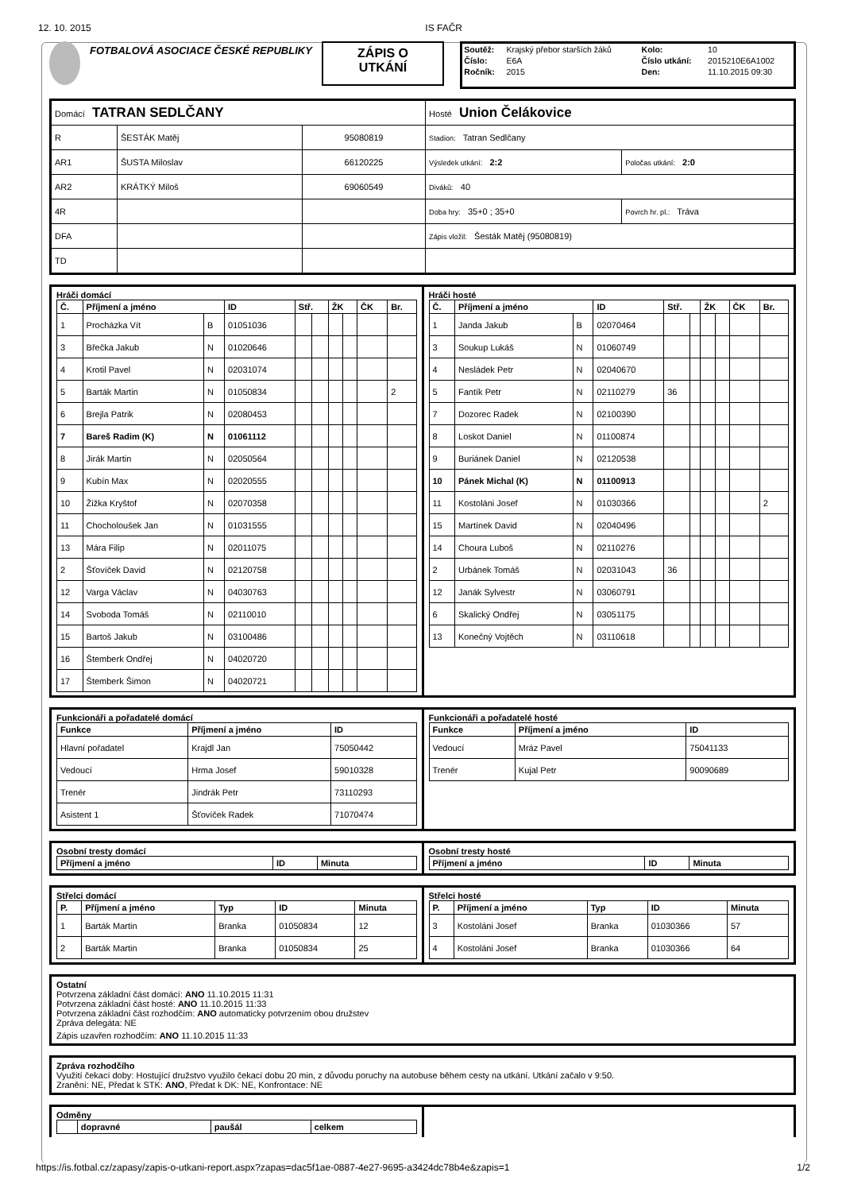12. 10. 2015 IS FAČR
FOTBALOVÁ ASOCIACE ČESKÉ REPUBLIKY
ZÁPIS O
UTKÁNÍ
| Soutěž: | Krajský přebor starších žáků | Kolo: | 10 |
| Číslo: | E6A | Číslo utkání: | 2015210E6A1002 |
| Ročník: | 2015 | Den: | 11.10.2015 09:30 |
| Domácí TATRAN SEDLČANY | | | Hosté Union Čelákovice | |
| R | ŠESTÁK Matěj | 95080819 | Stadion: Tatran Sedlčany | |
| AR1 | ŠUSTA Miloslav | 66120225 | Výsledek utkání: 2:2 | Poločas utkání: 2:0 |
| AR2 | KRÁTKÝ Miloš | 69060549 | Diváků: 40 | |
| 4R | | | Doba hry: 35+0 ; 35+0 | Povrch hr. pl.: Tráva |
| DFA | | | Zápis vložil: Šesták Matěj (95080819) | |
| TD | | | | |
Hráči domácí
| Č. | Příjmení a jméno | | ID | Stř. | | ŽK | | ČK | Br. |
| --- | --- | --- | --- | --- | --- | --- | --- | --- | --- |
| 1 | Procházka Vít | B | 01051036 | | | | | | |
| 3 | Břečka Jakub | N | 01020646 | | | | | | |
| 4 | Krotil Pavel | N | 02031074 | | | | | | |
| 5 | Barták Martin | N | 01050834 | | | | | | 2 |
| 6 | Brejla Patrik | N | 02080453 | | | | | | |
| 7 | Bareš Radim (K) | N | 01061112 | | | | | | |
| 8 | Jirák Martin | N | 02050564 | | | | | | |
| 9 | Kubín Max | N | 02020555 | | | | | | |
| 10 | Žižka Kryštof | N | 02070358 | | | | | | |
| 11 | Chocholoušek Jan | N | 01031555 | | | | | | |
| 13 | Mára Filip | N | 02011075 | | | | | | |
| 2 | Šťovíček David | N | 02120758 | | | | | | |
| 12 | Varga Václav | N | 04030763 | | | | | | |
| 14 | Svoboda Tomáš | N | 02110010 | | | | | | |
| 15 | Bartoš Jakub | N | 03100486 | | | | | | |
| 16 | Štemberk Ondřej | N | 04020720 | | | | | | |
| 17 | Štemberk Šimon | N | 04020721 | | | | | | |
Hráči hosté
| Č. | Příjmení a jméno | | ID | Stř. | | ŽK | | ČK | Br. |
| --- | --- | --- | --- | --- | --- | --- | --- | --- | --- |
| 1 | Janda Jakub | B | 02070464 | | | | | | |
| 3 | Soukup Lukáš | N | 01060749 | | | | | | |
| 4 | Nesládek Petr | N | 02040670 | | | | | | |
| 5 | Fantík Petr | N | 02110279 | 36 | | | | | |
| 7 | Dozorec Radek | N | 02100390 | | | | | | |
| 8 | Loskot Daniel | N | 01100874 | | | | | | |
| 9 | Buriánek Daniel | N | 02120538 | | | | | | |
| 10 | Pánek Michal (K) | N | 01100913 | | | | | | |
| 11 | Kostoláni Josef | N | 01030366 | | | | | | 2 |
| 15 | Martínek David | N | 02040496 | | | | | | |
| 14 | Choura Luboš | N | 02110276 | | | | | | |
| 2 | Urbánek Tomáš | N | 02031043 | 36 | | | | | |
| 12 | Janák Sylvestr | N | 03060791 | | | | | | |
| 6 | Skalický Ondřej | N | 03051175 | | | | | | |
| 13 | Konečný Vojtěch | N | 03110618 | | | | | | |
Funkcionáři a pořadatelé domácí
| Funkce | Příjmení a jméno | ID |
| --- | --- | --- |
| Hlavní pořadatel | Krajdl Jan | 75050442 |
| Vedoucí | Hrma Josef | 59010328 |
| Trenér | Jindrák Petr | 73110293 |
| Asistent 1 | Šťovíček Radek | 71070474 |
Funkcionáři a pořadatelé hosté
| Funkce | Příjmení a jméno | ID |
| --- | --- | --- |
| Vedoucí | Mráz Pavel | 75041133 |
| Trenér | Kujal Petr | 90090689 |
Osobní tresty domácí
| Příjmení a jméno | ID | Minuta |
| --- | --- | --- |
Osobní tresty hosté
| Příjmení a jméno | ID | Minuta |
| --- | --- | --- |
Střelci domácí
| P. | Příjmení a jméno | Typ | ID | Minuta |
| --- | --- | --- | --- | --- |
| 1 | Barták Martin | Branka | 01050834 | 12 |
| 2 | Barták Martin | Branka | 01050834 | 25 |
Střelci hosté
| P. | Příjmení a jméno | Typ | ID | Minuta |
| --- | --- | --- | --- | --- |
| 3 | Kostoláni Josef | Branka | 01030366 | 57 |
| 4 | Kostoláni Josef | Branka | 01030366 | 64 |
Ostatní
Potvrzena základní část domácí: ANO 11.10.2015 11:31
Potvrzena základní část hosté: ANO 11.10.2015 11:33
Potvrzena základní část rozhodčím: ANO automaticky potvrzením obou družstev
Zpráva delegáta: NE
Zápis uzavřen rozhodčím: ANO 11.10.2015 11:33
Zpráva rozhodčího
Využití čekací doby: Hostující družstvo využilo čekací dobu 20 min, z důvodu poruchy na autobuse během cesty na utkání. Utkání začalo v 9:50.
Zranění: NE, Předat k STK: ANO, Předat k DK: NE, Konfrontace: NE
Odměny
| | dopravné | paušál | celkem |
| --- | --- | --- | --- |
https://is.fotbal.cz/zapasy/zapis-o-utkani-report.aspx?zapas=dac5f1ae-0887-4e27-9695-a3424dc78b4e&zapis=1 1/2